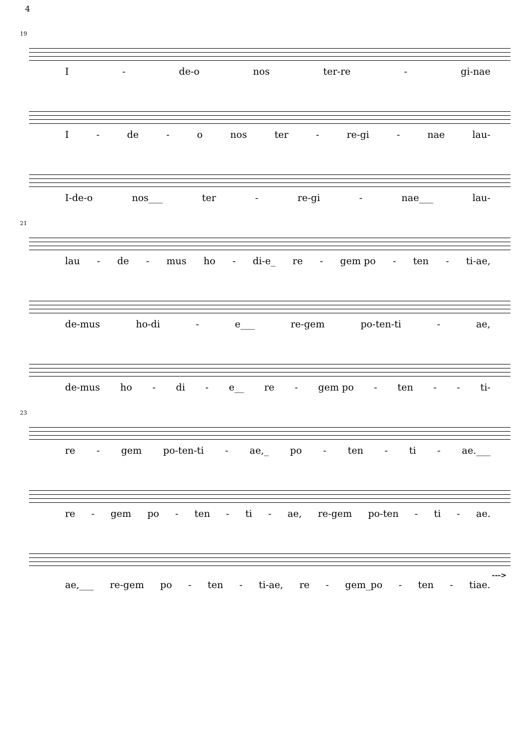4
19
I - de-o nos ter-re - gi-nae
I - de - o nos ter - re-gi - nae lau-
I-de-o nos___ ter - re-gi - nae___ lau-
21
lau - de - mus ho - di-e_ re - gem po - ten - ti-ae,
de-mus ho-di - e___ re-gem po-ten-ti - ae,
de-mus ho - di - e__ re - gem po - ten - - ti-
23
re - gem po-ten-ti - ae,_ po - ten - ti - ae.___
re - gem po - ten - ti - ae, re-gem po-ten - ti - ae.
--->
ae,___ re-gem po - ten - ti-ae, re - gem_po - ten - tiae.